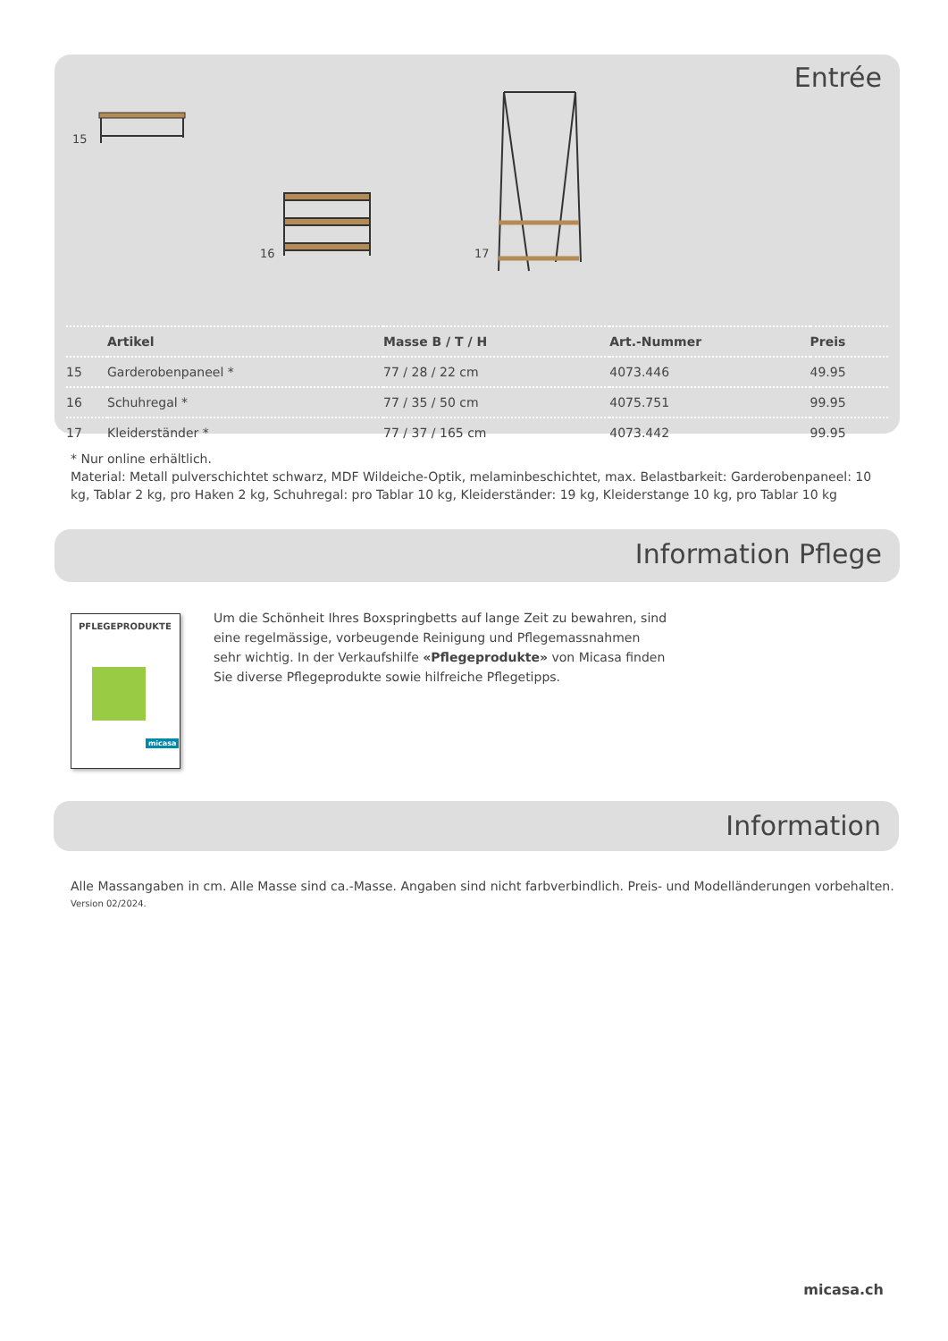Entrée
15
16 17
| | Artikel | Masse B / T / H | Art.-Nummer | Preis |
| --- | --- | --- | --- | --- |
| 15 | Garderobenpaneel * | 77 / 28 / 22 cm | 4073.446 | 49.95 |
| 16 | Schuhregal * | 77 / 35 / 50 cm | 4075.751 | 99.95 |
| 17 | Kleiderständer * | 77 / 37 / 165 cm | 4073.442 | 99.95 |
* Nur online erhältlich.
Material: Metall pulverschichtet schwarz, MDF Wildeiche-Optik, melaminbeschichtet, max. Belastbarkeit: Garderobenpaneel: 10 kg, Tablar 2 kg, pro Haken 2 kg, Schuhregal: pro Tablar 10 kg, Kleiderständer: 19 kg, Kleiderstange 10 kg, pro Tablar 10 kg
Information Pflege
PFLEGEPRODUKTE
micasa
Um die Schönheit Ihres Boxspringbetts auf lange Zeit zu bewahren, sind eine regelmässige, vorbeugende Reinigung und Pflegemassnahmen sehr wichtig. In der Verkaufshilfe «Pflegeprodukte» von Micasa finden Sie diverse Pflegeprodukte sowie hilfreiche Pflegetipps.
Information
Alle Massangaben in cm. Alle Masse sind ca.-Masse. Angaben sind nicht farbverbindlich. Preis- und Modelländerungen vorbehalten.
Version 02/2024.
micasa.ch